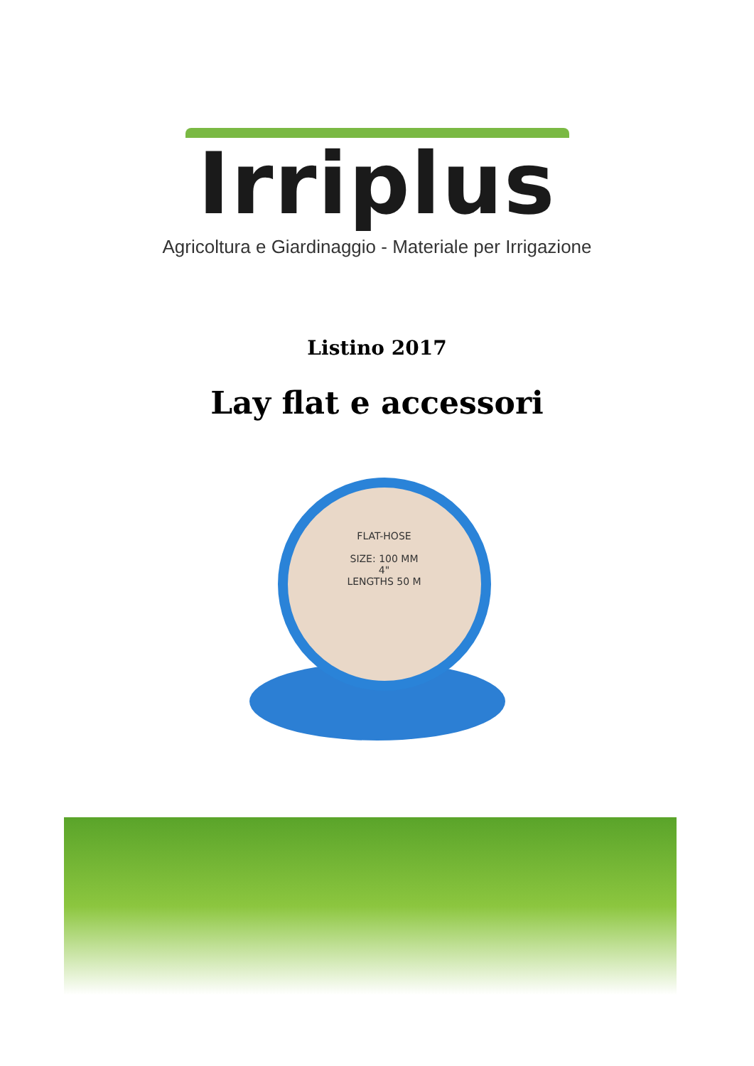Irriplus
Agricoltura e Giardinaggio - Materiale per Irrigazione
Listino 2017
Lay flat e accessori
FLAT-HOSE
SIZE: 100 MM
4"
LENGTHS 50 M